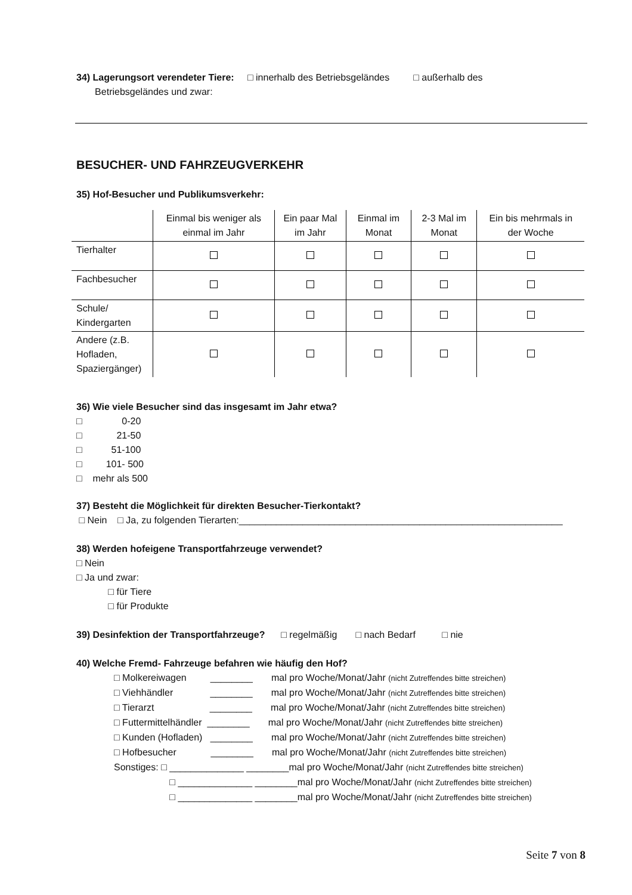34) Lagerungsort verendeter Tiere: □ innerhalb des Betriebsgeländes □ außerhalb des
Betriebsgeländes und zwar:
BESUCHER- UND FAHRZEUGVERKEHR
35) Hof-Besucher und Publikumsverkehr:
| | Einmal bis weniger als einmal im Jahr | Ein paar Mal im Jahr | Einmal im Monat | 2-3 Mal im Monat | Ein bis mehrmals in der Woche |
| --- | --- | --- | --- | --- | --- |
| Tierhalter | | | | | |
| Fachbesucher | | | | | |
| Schule/ Kindergarten | | | | | |
| Andere (z.B. Hofladen, Spaziergänger) | | | | | |
36) Wie viele Besucher sind das insgesamt im Jahr etwa?
□ 0-20
□ 21-50
□ 51-100
□ 101- 500
□ mehr als 500
37) Besteht die Möglichkeit für direkten Besucher-Tierkontakt?
□ Nein □ Ja, zu folgenden Tierarten:_____________________________________________________________
38) Werden hofeigene Transportfahrzeuge verwendet?
□ Nein
□ Ja und zwar:
□ für Tiere
□ für Produkte
39) Desinfektion der Transportfahrzeuge? □ regelmäßig □ nach Bedarf □ nie
40) Welche Fremd- Fahrzeuge befahren wie häufig den Hof?
□ Molkereiwagen ________ mal pro Woche/Monat/Jahr (nicht Zutreffendes bitte streichen)
□ Viehhändler ________ mal pro Woche/Monat/Jahr (nicht Zutreffendes bitte streichen)
□ Tierarzt ________ mal pro Woche/Monat/Jahr (nicht Zutreffendes bitte streichen)
□ Futtermittelhändler ________ mal pro Woche/Monat/Jahr (nicht Zutreffendes bitte streichen)
□ Kunden (Hofladen) ________ mal pro Woche/Monat/Jahr (nicht Zutreffendes bitte streichen)
□ Hofbesucher ________ mal pro Woche/Monat/Jahr (nicht Zutreffendes bitte streichen)
Sonstiges: □ ______________ ________mal pro Woche/Monat/Jahr (nicht Zutreffendes bitte streichen)
□ ______________ ________mal pro Woche/Monat/Jahr (nicht Zutreffendes bitte streichen)
□ ______________ ________mal pro Woche/Monat/Jahr (nicht Zutreffendes bitte streichen)
Seite 7 von 8